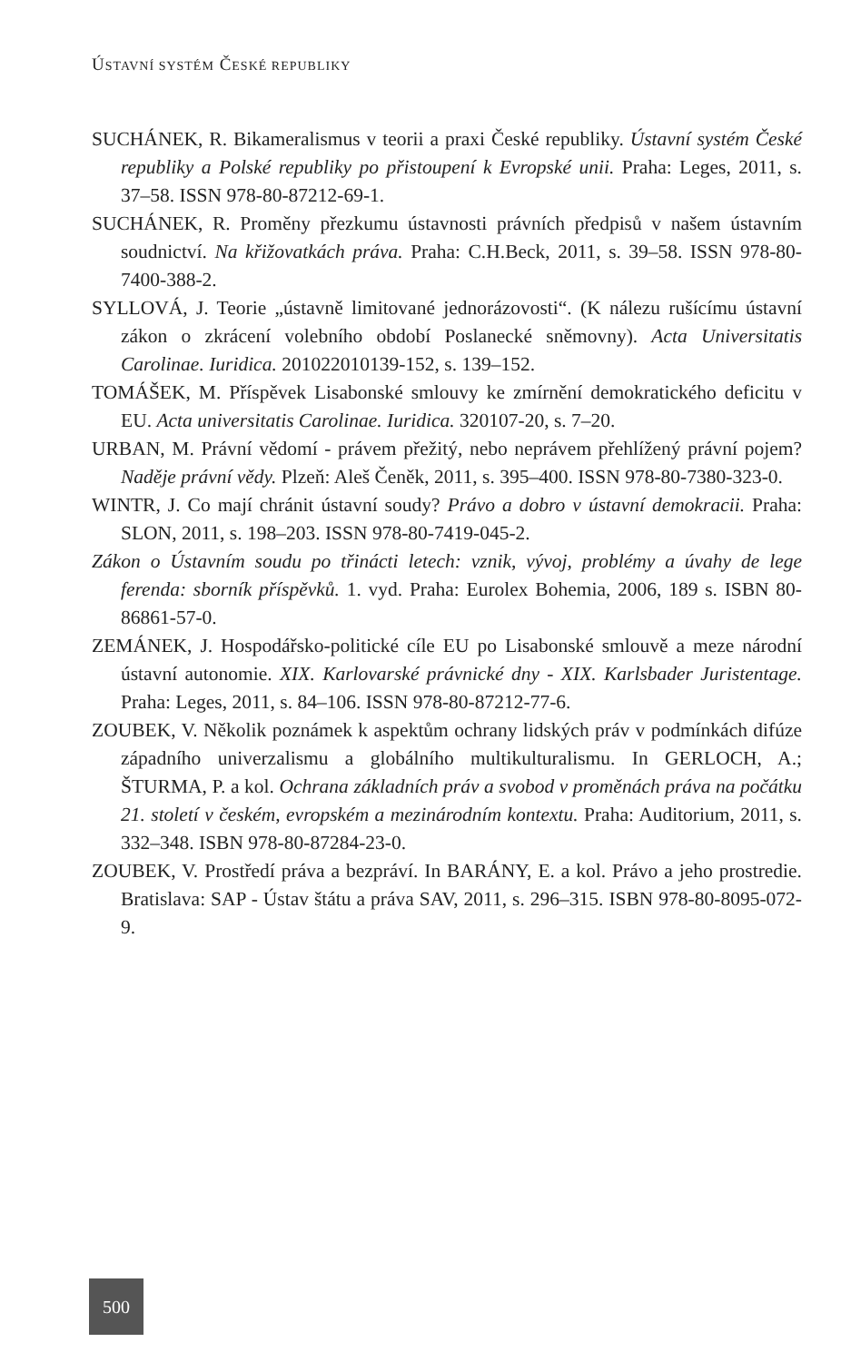ÚSTAVNÍ SYSTÉM ČESKÉ REPUBLIKY
SUCHÁNEK, R. Bikameralismus v teorii a praxi České republiky. Ústavní systém České republiky a Polské republiky po přistoupení k Evropské unii. Praha: Leges, 2011, s. 37–58. ISSN 978-80-87212-69-1.
SUCHÁNEK, R. Proměny přezkumu ústavnosti právních předpisů v našem ústavním soudnictví. Na křižovatkách práva. Praha: C.H.Beck, 2011, s. 39–58. ISSN 978-80-7400-388-2.
SYLLOVÁ, J. Teorie „ústavně limitované jednorázovosti“. (K nálezu rušícímu ústavní zákon o zkrácení volebního období Poslanecké sněmovny). Acta Universitatis Carolinae. Iuridica. 201022010139-152, s. 139–152.
TOMÁŠEK, M. Příspěvek Lisabonské smlouvy ke zmírnění demokratického deficitu v EU. Acta universitatis Carolinae. Iuridica. 320107-20, s. 7–20.
URBAN, M. Právní vědomí - právem přežitý, nebo neprávem přehlížený právní pojem? Naděje právní vědy. Plzeň: Aleš Čeněk, 2011, s. 395–400. ISSN 978-80-7380-323-0.
WINTR, J. Co mají chránit ústavní soudy? Právo a dobro v ústavní demokracii. Praha: SLON, 2011, s. 198–203. ISSN 978-80-7419-045-2.
Zákon o Ústavním soudu po třinácti letech: vznik, vývoj, problémy a úvahy de lege ferenda: sborník příspěvků. 1. vyd. Praha: Eurolex Bohemia, 2006, 189 s. ISBN 80-86861-57-0.
ZEMÁNEK, J. Hospodářsko-politické cíle EU po Lisabonské smlouvě a meze národní ústavní autonomie. XIX. Karlovarské právnické dny - XIX. Karlsbader Juristentage. Praha: Leges, 2011, s. 84–106. ISSN 978-80-87212-77-6.
ZOUBEK, V. Několik poznámek k aspektům ochrany lidských práv v podmínkách difúze západního univerzalismu a globálního multikulturalismu. In GERLOCH, A.; ŠTURMA, P. a kol. Ochrana základních práv a svobod v proměnách práva na počátku 21. století v českém, evropském a mezinárodním kontextu. Praha: Auditorium, 2011, s. 332–348. ISBN 978-80-87284-23-0.
ZOUBEK, V. Prostředí práva a bezpráví. In BARÁNY, E. a kol. Právo a jeho prostredie. Bratislava: SAP - Ústav štátu a práva SAV, 2011, s. 296–315. ISBN 978-80-8095-072-9.
500